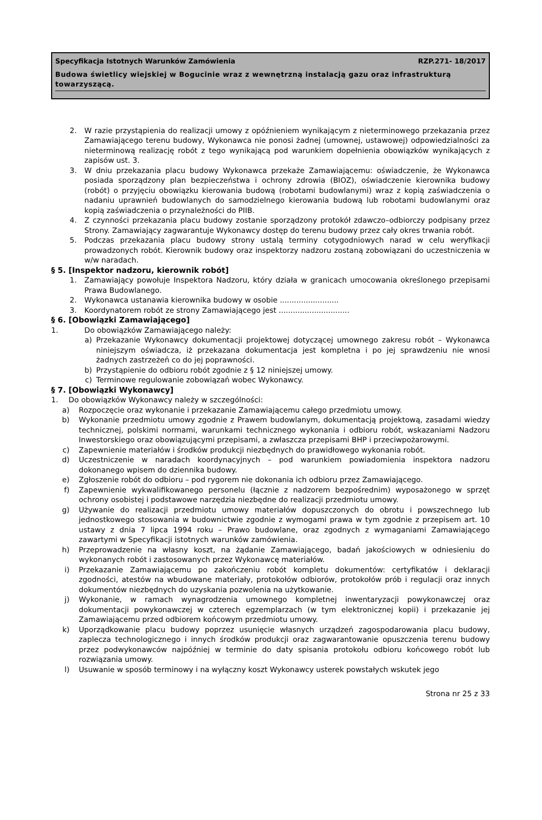Specyfikacja Istotnych Warunków Zamówienia RZP.271- 18/2017
Budowa świetlicy wiejskiej w Bogucinie wraz z wewnętrzną instalacją gazu oraz infrastrukturą towarzyszącą.
2. W razie przystąpienia do realizacji umowy z opóźnieniem wynikającym z nieterminowego przekazania przez Zamawiającego terenu budowy, Wykonawca nie ponosi żadnej (umownej, ustawowej) odpowiedzialności za nieterminową realizację robót z tego wynikającą pod warunkiem dopełnienia obowiązków wynikających z zapisów ust. 3.
3. W dniu przekazania placu budowy Wykonawca przekaże Zamawiającemu: oświadczenie, że Wykonawca posiada sporządzony plan bezpieczeństwa i ochrony zdrowia (BIOZ), oświadczenie kierownika budowy (robót) o przyjęciu obowiązku kierowania budową (robotami budowlanymi) wraz z kopią zaświadczenia o nadaniu uprawnień budowlanych do samodzielnego kierowania budową lub robotami budowlanymi oraz kopią zaświadczenia o przynależności do PIIB.
4. Z czynności przekazania placu budowy zostanie sporządzony protokół zdawczo–odbiorczy podpisany przez Strony. Zamawiający zagwarantuje Wykonawcy dostęp do terenu budowy przez cały okres trwania robót.
5. Podczas przekazania placu budowy strony ustalą terminy cotygodniowych narad w celu weryfikacji prowadzonych robót. Kierownik budowy oraz inspektorzy nadzoru zostaną zobowiązani do uczestniczenia w w/w naradach.
§ 5. [Inspektor nadzoru, kierownik robót]
1. Zamawiający powołuje Inspektora Nadzoru, który działa w granicach umocowania określonego przepisami Prawa Budowlanego.
2. Wykonawca ustanawia kierownika budowy w osobie .........................
3. Koordynatorem robót ze strony Zamawiającego jest ..............................
§ 6. [Obowiązki Zamawiającego]
1. Do obowiązków Zamawiającego należy:
a) Przekazanie Wykonawcy dokumentacji projektowej dotyczącej umownego zakresu robót – Wykonawca niniejszym oświadcza, iż przekazana dokumentacja jest kompletna i po jej sprawdzeniu nie wnosi żadnych zastrzeżeń co do jej poprawności.
b) Przystąpienie do odbioru robót zgodnie z § 12 niniejszej umowy.
c) Terminowe regulowanie zobowiązań wobec Wykonawcy.
§ 7. [Obowiązki Wykonawcy]
1. Do obowiązków Wykonawcy należy w szczególności:
a) Rozpoczęcie oraz wykonanie i przekazanie Zamawiającemu całego przedmiotu umowy.
b) Wykonanie przedmiotu umowy zgodnie z Prawem budowlanym, dokumentacją projektową, zasadami wiedzy technicznej, polskimi normami, warunkami technicznego wykonania i odbioru robót, wskazaniami Nadzoru Inwestorskiego oraz obowiązującymi przepisami, a zwłaszcza przepisami BHP i przeciwpożarowymi.
c) Zapewnienie materiałów i środków produkcji niezbędnych do prawidłowego wykonania robót.
d) Uczestniczenie w naradach koordynacyjnych – pod warunkiem powiadomienia inspektora nadzoru dokonanego wpisem do dziennika budowy.
e) Zgłoszenie robót do odbioru – pod rygorem nie dokonania ich odbioru przez Zamawiającego.
f) Zapewnienie wykwalifikowanego personelu (łącznie z nadzorem bezpośrednim) wyposażonego w sprzęt ochrony osobistej i podstawowe narzędzia niezbędne do realizacji przedmiotu umowy.
g) Używanie do realizacji przedmiotu umowy materiałów dopuszczonych do obrotu i powszechnego lub jednostkowego stosowania w budownictwie zgodnie z wymogami prawa w tym zgodnie z przepisem art. 10 ustawy z dnia 7 lipca 1994 roku – Prawo budowlane, oraz zgodnych z wymaganiami Zamawiającego zawartymi w Specyfikacji istotnych warunków zamówienia.
h) Przeprowadzenie na własny koszt, na żądanie Zamawiającego, badań jakościowych w odniesieniu do wykonanych robót i zastosowanych przez Wykonawcę materiałów.
i) Przekazanie Zamawiającemu po zakończeniu robót kompletu dokumentów: certyfikatów i deklaracji zgodności, atestów na wbudowane materiały, protokołów odbiorów, protokołów prób i regulacji oraz innych dokumentów niezbędnych do uzyskania pozwolenia na użytkowanie.
j) Wykonanie, w ramach wynagrodzenia umownego kompletnej inwentaryzacji powykonawczej oraz dokumentacji powykonawczej w czterech egzemplarzach (w tym elektronicznej kopii) i przekazanie jej Zamawiającemu przed odbiorem końcowym przedmiotu umowy.
k) Uporządkowanie placu budowy poprzez usunięcie własnych urządzeń zagospodarowania placu budowy, zaplecza technologicznego i innych środków produkcji oraz zagwarantowanie opuszczenia terenu budowy przez podwykonawców najpóźniej w terminie do daty spisania protokołu odbioru końcowego robót lub rozwiązania umowy.
l) Usuwanie w sposób terminowy i na wyłączny koszt Wykonawcy usterek powstałych wskutek jego
Strona nr 25 z 33